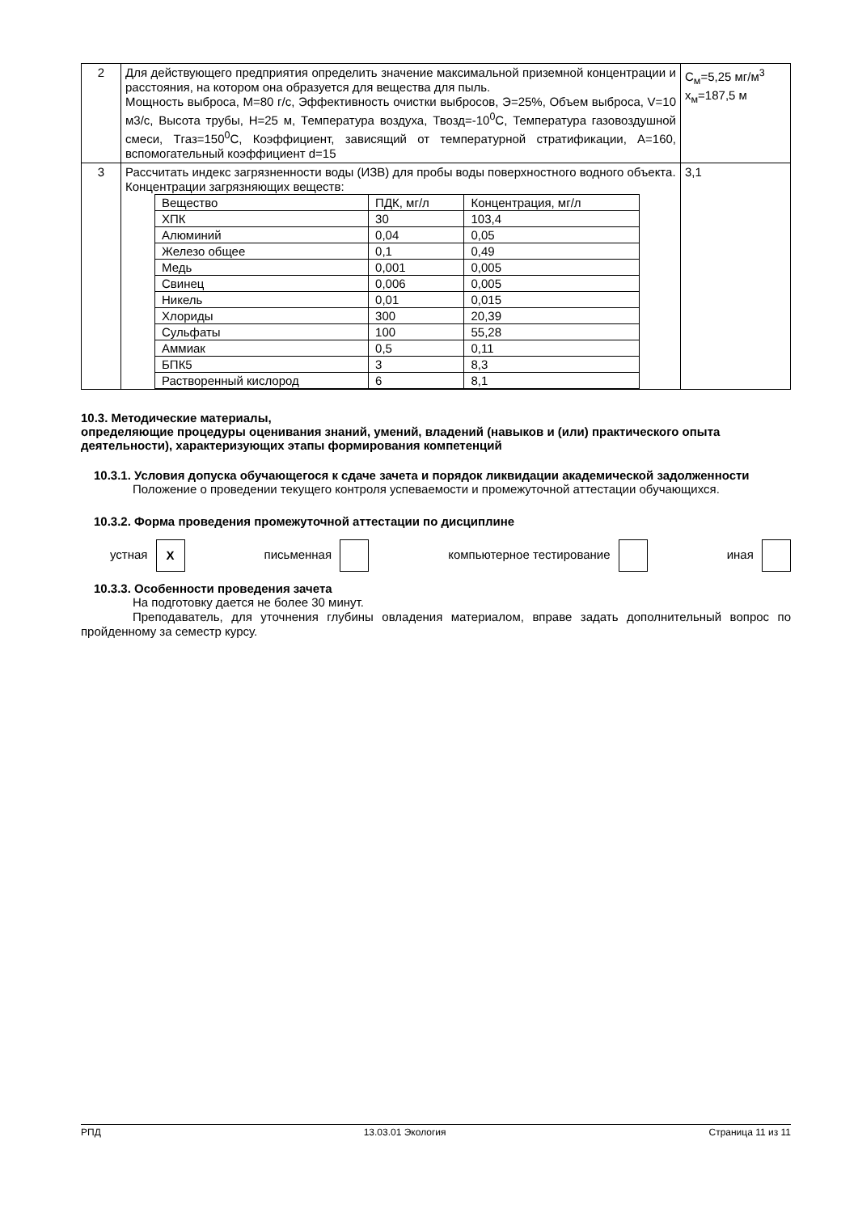| 2 | Для действующего предприятия определить значение максимальной приземной концентрации и расстояния, на котором она образуется для вещества для пыль. Мощность выброса, М=80 г/с, Эффективность очистки выбросов, Э=25%, Объем выброса, V=10 м3/с, Высота трубы, Н=25 м, Температура воздуха, Твозд=-10<sup>0</sup>С, Температура газовоздушной смеси, Тгаз=150<sup>0</sup>С, Коэффициент, зависящий от температурной стратификации, А=160, вспомогательный коэффициент d=15 | С<sub>м</sub>=5,25 мг/м<sup>3</sup> х<sub>м</sub>=187,5 м |
| 3 | Рассчитать индекс загрязненности воды (ИЗВ) для пробы воды поверхностного водного объекта. Концентрации загрязняющих веществ: / Вещество / ПДК, мг/л / Концентрация, мг/л / / ХПК / 30 / 103,4 / / Алюминий / 0,04 / 0,05 / / Железо общее / 0,1 / 0,49 / / Медь / 0,001 / 0,005 / / Свинец / 0,006 / 0,005 / / Никель / 0,01 / 0,015 / / Хлориды / 300 / 20,39 / / Сульфаты / 100 / 55,28 / / Аммиак / 0,5 / 0,11 / / БПК5 / 3 / 8,3 / / Растворенный кислород / 6 / 8,1 / | 3,1 |
10.3. Методические материалы,
определяющие процедуры оценивания знаний, умений, владений (навыков и (или) практического опыта деятельности), характеризующих этапы формирования компетенций
10.3.1. Условия допуска обучающегося к сдаче зачета и порядок ликвидации академической задолженности
Положение о проведении текущего контроля успеваемости и промежуточной аттестации обучающихся.
10.3.2. Форма проведения промежуточной аттестации по дисциплине
устная X письменная компьютерное тестирование иная
10.3.3. Особенности проведения зачета
На подготовку дается не более 30 минут.
Преподаватель, для уточнения глубины овладения материалом, вправе задать дополнительный вопрос по пройденному за семестр курсу.
РПД 13.03.01 Экология Страница 11 из 11